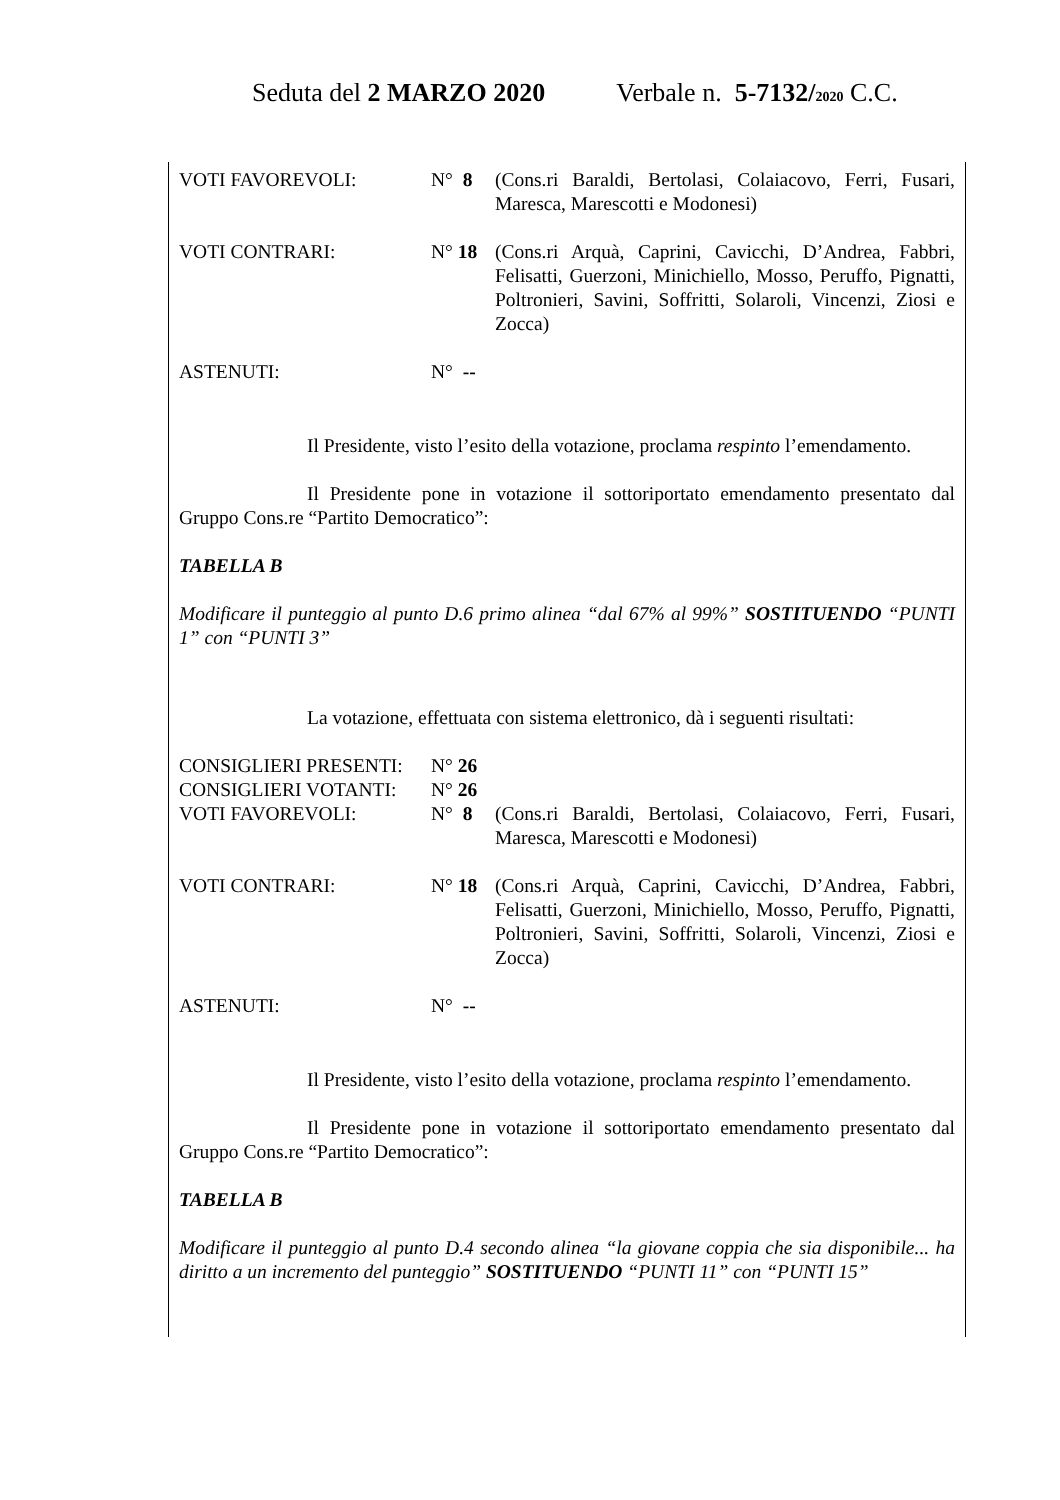Seduta del 2 MARZO 2020 Verbale n. 5-7132/2020 C.C.
VOTI FAVOREVOLI: N° 8 (Cons.ri Baraldi, Bertolasi, Colaiacovo, Ferri, Fusari, Maresca, Marescotti e Modonesi)
VOTI CONTRARI: N° 18 (Cons.ri Arquà, Caprini, Cavicchi, D’Andrea, Fabbri, Felisatti, Guerzoni, Minichiello, Mosso, Peruffo, Pignatti, Poltronieri, Savini, Soffritti, Solaroli, Vincenzi, Ziosi e Zocca)
ASTENUTI: N° --
Il Presidente, visto l’esito della votazione, proclama respinto l’emendamento.
Il Presidente pone in votazione il sottoriportato emendamento presentato dal Gruppo Cons.re “Partito Democratico”:
TABELLA B
Modificare il punteggio al punto D.6 primo alinea “dal 67% al 99%” SOSTITUENDO “PUNTI 1” con “PUNTI 3”
La votazione, effettuata con sistema elettronico, dà i seguenti risultati:
CONSIGLIERI PRESENTI: N° 26
CONSIGLIERI VOTANTI: N° 26
VOTI FAVOREVOLI: N° 8 (Cons.ri Baraldi, Bertolasi, Colaiacovo, Ferri, Fusari, Maresca, Marescotti e Modonesi)
VOTI CONTRARI: N° 18 (Cons.ri Arquà, Caprini, Cavicchi, D’Andrea, Fabbri, Felisatti, Guerzoni, Minichiello, Mosso, Peruffo, Pignatti, Poltronieri, Savini, Soffritti, Solaroli, Vincenzi, Ziosi e Zocca)
ASTENUTI: N° --
Il Presidente, visto l’esito della votazione, proclama respinto l’emendamento.
Il Presidente pone in votazione il sottoriportato emendamento presentato dal Gruppo Cons.re “Partito Democratico”:
TABELLA B
Modificare il punteggio al punto D.4 secondo alinea “la giovane coppia che sia disponibile... ha diritto a un incremento del punteggio” SOSTITUENDO “PUNTI 11” con “PUNTI 15”